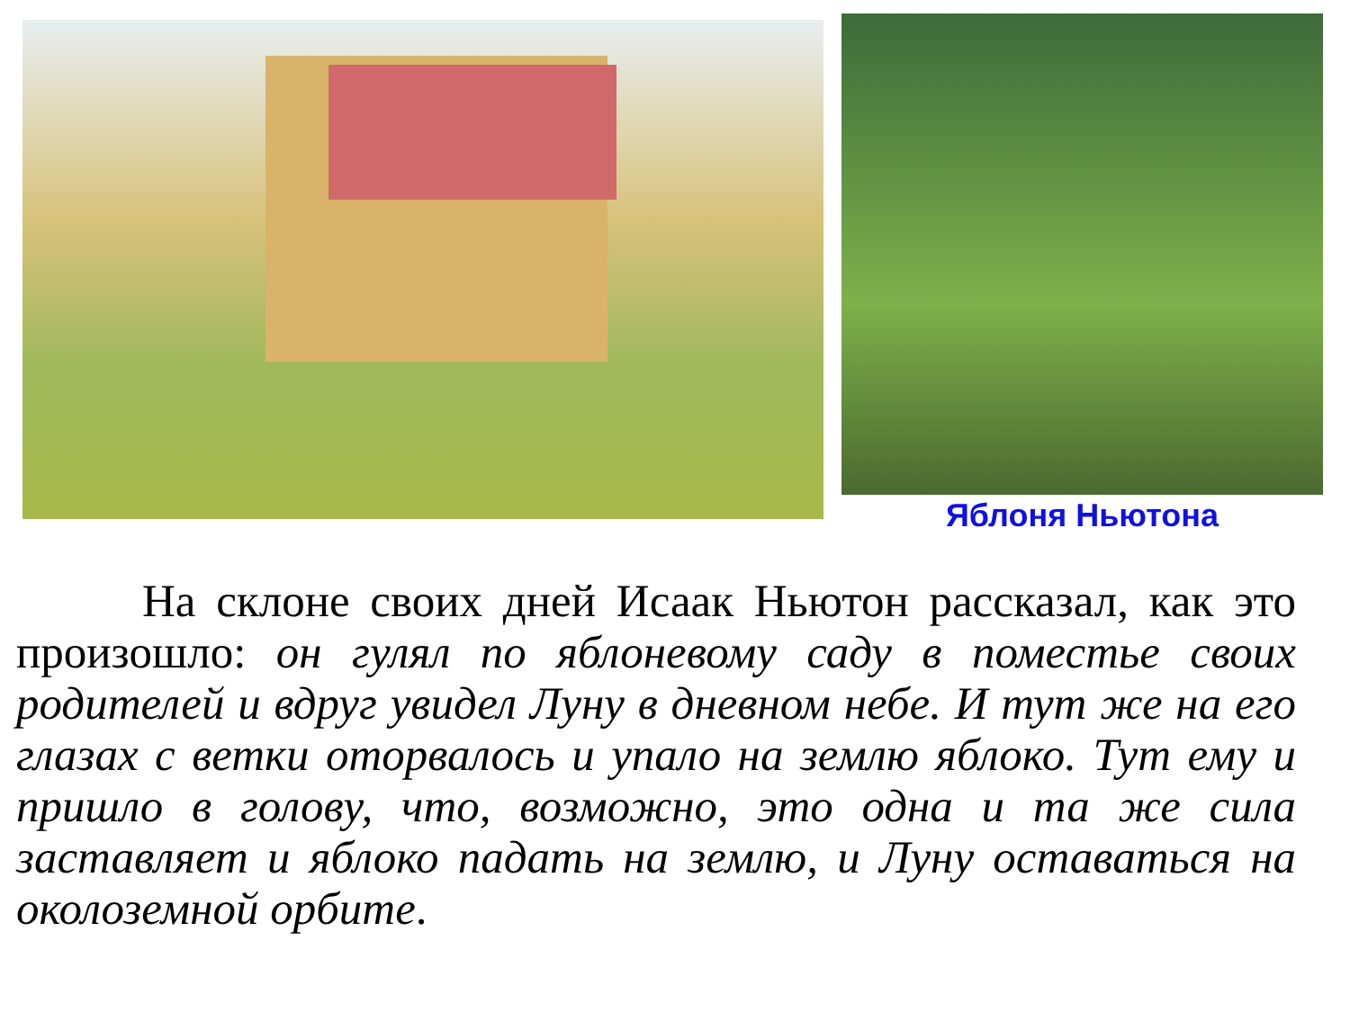Яблоня Ньютона
На склоне своих дней Исаак Ньютон рассказал, как это произошло: он гулял по яблоневому саду в поместье своих родителей и вдруг увидел Луну в дневном небе. И тут же на его глазах с ветки оторвалось и упало на землю яблоко. Тут ему и пришло в голову, что, возможно, это одна и та же сила заставляет и яблоко падать на землю, и Луну оставаться на околоземной орбите.